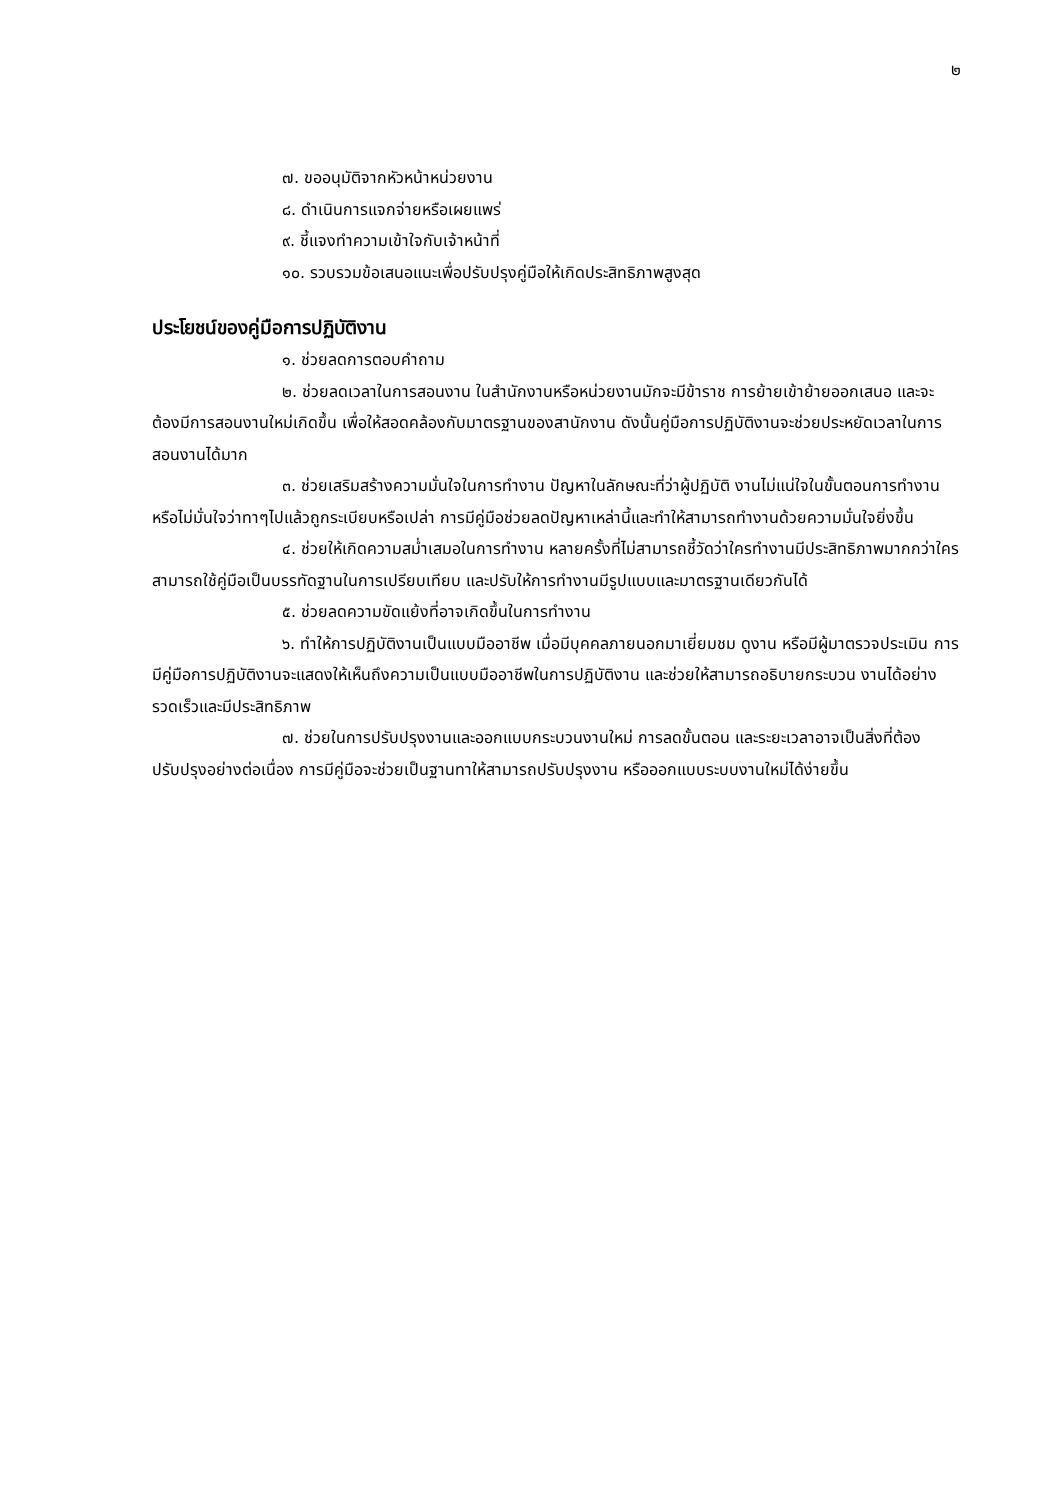๒
๗. ขออนุมัติจากหัวหน้าหน่วยงาน
๘. ดำเนินการแจกจ่ายหรือเผยแพร่
๙. ชี้แจงทำความเข้าใจกับเจ้าหน้าที่
๑๐. รวบรวมข้อเสนอแนะเพื่อปรับปรุงคู่มือให้เกิดประสิทธิภาพสูงสุด
ประโยชน์ของคู่มือการปฏิบัติงาน
๑. ช่วยลดการตอบคำถาม
๒. ช่วยลดเวลาในการสอนงาน ในสำนักงานหรือหน่วยงานมักจะมีข้าราช การย้ายเข้าย้ายออกเสนอ และจะต้องมีการสอนงานใหม่เกิดขึ้น เพื่อให้สอดคล้องกับมาตรฐานของสานักงาน ดังนั้นคู่มือการปฏิบัติงานจะช่วยประหยัดเวลาในการสอนงานได้มาก
๓. ช่วยเสริมสร้างความมั่นใจในการทำงาน ปัญหาในลักษณะที่ว่าผู้ปฏิบัติ งานไม่แน่ใจในขั้นตอนการทำงาน หรือไม่มั่นใจว่าทาๆไปแล้วถูกระเบียบหรือเปล่า การมีคู่มือช่วยลดปัญหาเหล่านี้และทำให้สามารถทำงานด้วยความมั่นใจยิ่งขึ้น
๔. ช่วยให้เกิดความสม่ำเสมอในการทำงาน หลายครั้งที่ไม่สามารถชี้วัดว่าใครทำงานมีประสิทธิภาพมากกว่าใคร สามารถใช้คู่มือเป็นบรรทัดฐานในการเปรียบเทียบ และปรับให้การทำงานมีรูปแบบและมาตรฐานเดียวกันได้
๕. ช่วยลดความขัดแย้งที่อาจเกิดขึ้นในการทำงาน
๖. ทำให้การปฏิบัติงานเป็นแบบมืออาชีพ เมื่อมีบุคคลภายนอกมาเยี่ยมชม ดูงาน หรือมีผู้มาตรวจประเมิน การมีคู่มือการปฏิบัติงานจะแสดงให้เห็นถึงความเป็นแบบมืออาชีพในการปฏิบัติงาน และช่วยให้สามารถอธิบายกระบวน งานได้อย่างรวดเร็วและมีประสิทธิภาพ
๗. ช่วยในการปรับปรุงงานและออกแบบกระบวนงานใหม่ การลดขั้นตอน และระยะเวลาอาจเป็นสิ่งที่ต้องปรับปรุงอย่างต่อเนื่อง การมีคู่มือจะช่วยเป็นฐานทาให้สามารถปรับปรุงงาน หรือออกแบบระบบงานใหม่ได้ง่ายขึ้น